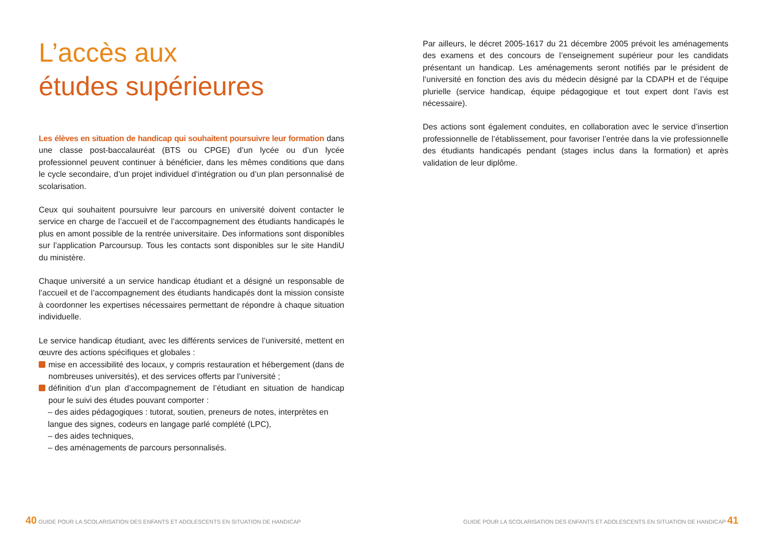L’accès aux
études supérieures
Les élèves en situation de handicap qui souhaitent poursuivre leur formation dans une classe post-baccalauréat (BTS ou CPGE) d’un lycée ou d’un lycée professionnel peuvent continuer à bénéficier, dans les mêmes conditions que dans le cycle secondaire, d’un projet individuel d’intégration ou d’un plan personnalisé de scolarisation.
Ceux qui souhaitent poursuivre leur parcours en université doivent contacter le service en charge de l’accueil et de l’accompagnement des étudiants handicapés le plus en amont possible de la rentrée universitaire. Des informations sont disponibles sur l’application Parcoursup. Tous les contacts sont disponibles sur le site HandiU du ministère.
Chaque université a un service handicap étudiant et a désigné un responsable de l’accueil et de l’accompagnement des étudiants handicapés dont la mission consiste à coordonner les expertises nécessaires permettant de répondre à chaque situation individuelle.
Le service handicap étudiant, avec les différents services de l’université, mettent en œuvre des actions spécifiques et globales :
mise en accessibilité des locaux, y compris restauration et hébergement (dans de nombreuses universités), et des services offerts par l’université ;
définition d’un plan d’accompagnement de l’étudiant en situation de handicap pour le suivi des études pouvant comporter :
– des aides pédagogiques : tutorat, soutien, preneurs de notes, interprètes en langue des signes, codeurs en langage parlé complété (LPC),
– des aides techniques,
– des aménagements de parcours personnalisés.
Par ailleurs, le décret 2005-1617 du 21 décembre 2005 prévoit les aménagements des examens et des concours de l’enseignement supérieur pour les candidats présentant un handicap. Les aménagements seront notifiés par le président de l’université en fonction des avis du médecin désigné par la CDAPH et de l’équipe plurielle (service handicap, équipe pédagogique et tout expert dont l’avis est nécessaire).
Des actions sont également conduites, en collaboration avec le service d’insertion professionnelle de l’établissement, pour favoriser l’entrée dans la vie professionnelle des étudiants handicapés pendant (stages inclus dans la formation) et après validation de leur diplôme.
40 GUIDE POUR LA SCOLARISATION DES ENFANTS ET ADOLESCENTS EN SITUATION DE HANDICAP
GUIDE POUR LA SCOLARISATION DES ENFANTS ET ADOLESCENTS EN SITUATION DE HANDICAP 41